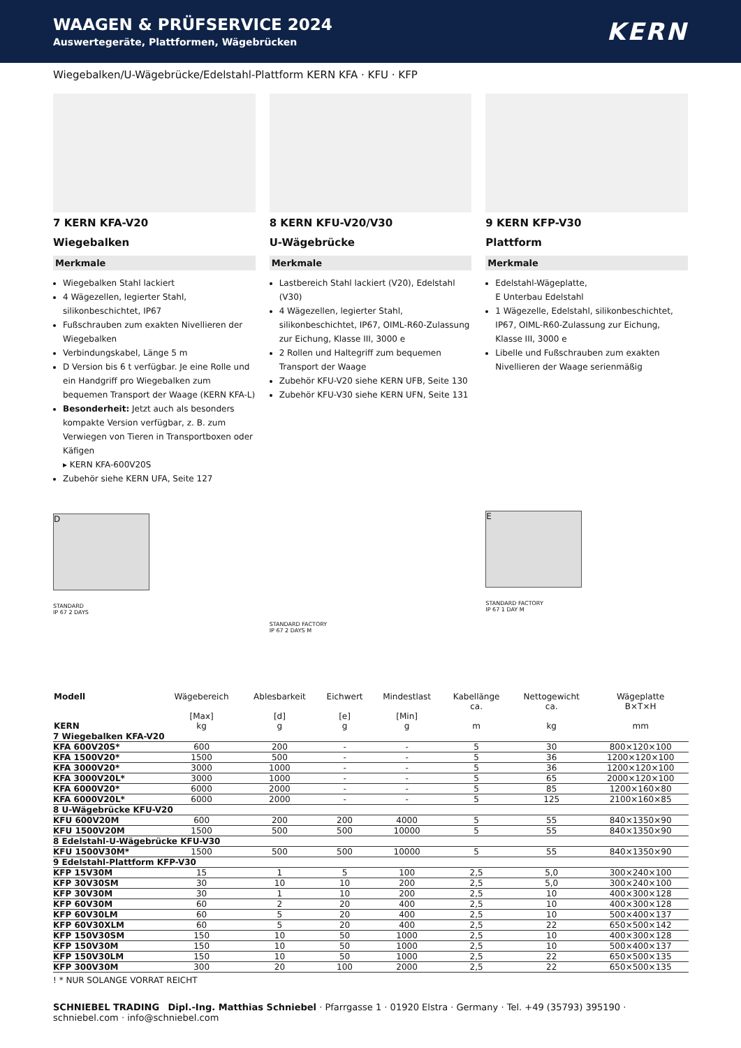WAAGEN & PRÜFSERVICE 2024
Auswertegeräte, Plattformen, Wägebrücken
KERN
Wiegebalken/U-Wägebrücke/Edelstahl-Plattform KERN KFA · KFU · KFP
7 KERN KFA-V20
Wiegebalken
Merkmale
Wiegebalken Stahl lackiert
4 Wägezellen, legierter Stahl, silikonbeschichtet, IP67
Fußschrauben zum exakten Nivellieren der Wiegebalken
Verbindungskabel, Länge 5 m
D Version bis 6 t verfügbar. Je eine Rolle und ein Handgriff pro Wiegebalken zum bequemen Transport der Waage (KERN KFA-L)
Besonderheit: Jetzt auch als besonders kompakte Version verfügbar, z. B. zum Verwiegen von Tieren in Transportboxen oder Käfigen
▸ KERN KFA-600V20S
Zubehör siehe KERN UFA, Seite 127
D
STANDARD
IP 67 2 DAYS
8 KERN KFU-V20/V30
U-Wägebrücke
Merkmale
Lastbereich Stahl lackiert (V20), Edelstahl (V30)
4 Wägezellen, legierter Stahl, silikonbeschichtet, IP67, OIML-R60-Zulassung zur Eichung, Klasse III, 3000 e
2 Rollen und Haltegriff zum bequemen Transport der Waage
Zubehör KFU-V20 siehe KERN UFB, Seite 130
Zubehör KFU-V30 siehe KERN UFN, Seite 131
STANDARD FACTORY
IP 67 2 DAYS M
9 KERN KFP-V30
Plattform
Merkmale
Edelstahl-Wägeplatte,
E Unterbau Edelstahl
1 Wägezelle, Edelstahl, silikonbeschichtet, IP67, OIML-R60-Zulassung zur Eichung, Klasse III, 3000 e
Libelle und Fußschrauben zum exakten Nivellieren der Waage serienmäßig
E
STANDARD FACTORY
IP 67 1 DAY M
| Modell KERN | Wägebereich [Max] kg | Ablesbarkeit [d] g | Eichwert [e] g | Mindestlast [Min] g | Kabellänge ca. m | Nettogewicht ca. kg | Wägeplatte B×T×H mm |
| --- | --- | --- | --- | --- | --- | --- | --- |
| 7 Wiegebalken KFA-V20 | | | | | | | |
| KFA 600V20S* | 600 | 200 | - | - | 5 | 30 | 800×120×100 |
| KFA 1500V20* | 1500 | 500 | - | - | 5 | 36 | 1200×120×100 |
| KFA 3000V20* | 3000 | 1000 | - | - | 5 | 36 | 1200×120×100 |
| KFA 3000V20L* | 3000 | 1000 | - | - | 5 | 65 | 2000×120×100 |
| KFA 6000V20* | 6000 | 2000 | - | - | 5 | 85 | 1200×160×80 |
| KFA 6000V20L* | 6000 | 2000 | - | - | 5 | 125 | 2100×160×85 |
| 8 U-Wägebrücke KFU-V20 | | | | | | | |
| KFU 600V20M | 600 | 200 | 200 | 4000 | 5 | 55 | 840×1350×90 |
| KFU 1500V20M | 1500 | 500 | 500 | 10000 | 5 | 55 | 840×1350×90 |
| 8 Edelstahl-U-Wägebrücke KFU-V30 | | | | | | | |
| KFU 1500V30M* | 1500 | 500 | 500 | 10000 | 5 | 55 | 840×1350×90 |
| 9 Edelstahl-Plattform KFP-V30 | | | | | | | |
| KFP 15V30M | 15 | 1 | 5 | 100 | 2,5 | 5,0 | 300×240×100 |
| KFP 30V30SM | 30 | 10 | 10 | 200 | 2,5 | 5,0 | 300×240×100 |
| KFP 30V30M | 30 | 1 | 10 | 200 | 2,5 | 10 | 400×300×128 |
| KFP 60V30M | 60 | 2 | 20 | 400 | 2,5 | 10 | 400×300×128 |
| KFP 60V30LM | 60 | 5 | 20 | 400 | 2,5 | 10 | 500×400×137 |
| KFP 60V30XLM | 60 | 5 | 20 | 400 | 2,5 | 22 | 650×500×142 |
| KFP 150V30SM | 150 | 10 | 50 | 1000 | 2,5 | 10 | 400×300×128 |
| KFP 150V30M | 150 | 10 | 50 | 1000 | 2,5 | 10 | 500×400×137 |
| KFP 150V30LM | 150 | 10 | 50 | 1000 | 2,5 | 22 | 650×500×135 |
| KFP 300V30M | 300 | 20 | 100 | 2000 | 2,5 | 22 | 650×500×135 |
! * NUR SOLANGE VORRAT REICHT
SCHNIEBEL TRADING Dipl.-Ing. Matthias Schniebel · Pfarrgasse 1 · 01920 Elstra · Germany · Tel. +49 (35793) 395190 · schniebel.com · info@schniebel.com